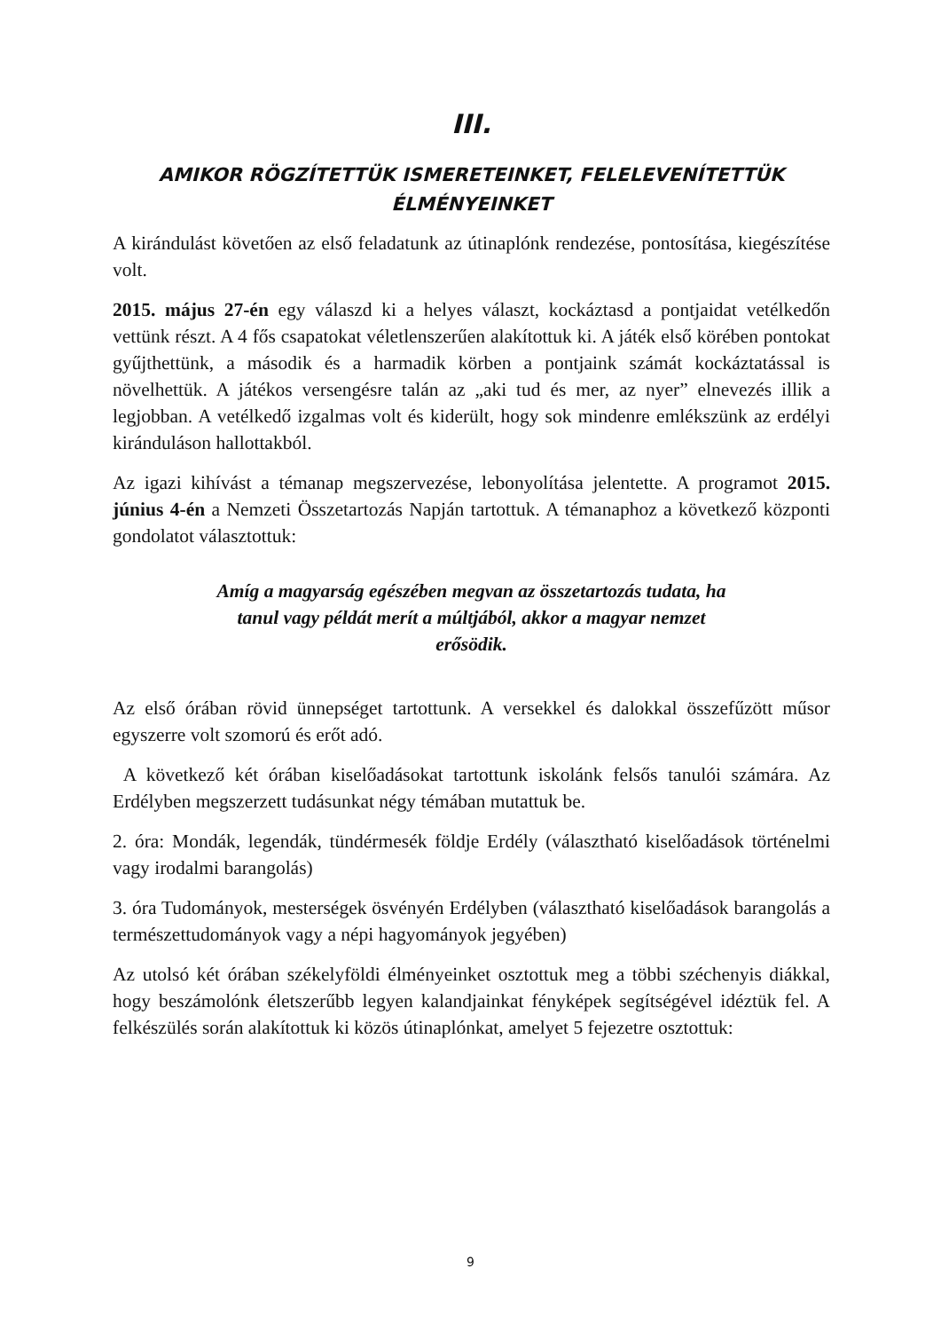III.
AMIKOR RÖGZÍTETTÜK ISMERETEINKET, FELELEVENÍTETTÜK ÉLMÉNYEINKET
A kirándulást követően az első feladatunk az útinaplónk rendezése, pontosítása, kiegészítése volt.
2015. május 27-én egy válaszd ki a helyes választ, kockáztasd a pontjaidat vetélkedőn vettünk részt. A 4 fős csapatokat véletlenszerűen alakítottuk ki. A játék első körében pontokat gyűjthettünk, a második és a harmadik körben a pontjaink számát kockáztatással is növelhettük. A játékos versengésre talán az „aki tud és mer, az nyer” elnevezés illik a legjobban. A vetélkedő izgalmas volt és kiderült, hogy sok mindenre emlékszünk az erdélyi kiránduláson hallottakból.
Az igazi kihívást a témanap megszervezése, lebonyolítása jelentette. A programot 2015. június 4-én a Nemzeti Összetartozás Napján tartottuk. A témanaphoz a következő központi gondolatot választottuk:
Amíg a magyarság egészében megvan az összetartozás tudata, ha tanul vagy példát merít a múltjából, akkor a magyar nemzet erősödik.
Az első órában rövid ünnepséget tartottunk. A versekkel és dalokkal összefűzött műsor egyszerre volt szomorú és erőt adó.
A következő két órában kiselőadásokat tartottunk iskolánk felsős tanulói számára. Az Erdélyben megszerzett tudásunkat négy témában mutattuk be.
2. óra: Mondák, legendák, tündérmesék földje Erdély (választható kiselőadások történelmi vagy irodalmi barangolás)
3. óra Tudományok, mesterségek ösvényén Erdélyben (választható kiselőadások barangolás a természettudományok vagy a népi hagyományok jegyében)
Az utolsó két órában székelyföldi élményeinket osztottuk meg a többi széchenyis diákkal, hogy beszámolónk életszerűbb legyen kalandjainkat fényképek segítségével idéztük fel. A felkészülés során alakítottuk ki közös útinaplónkat, amelyet 5 fejezetre osztottuk:
9